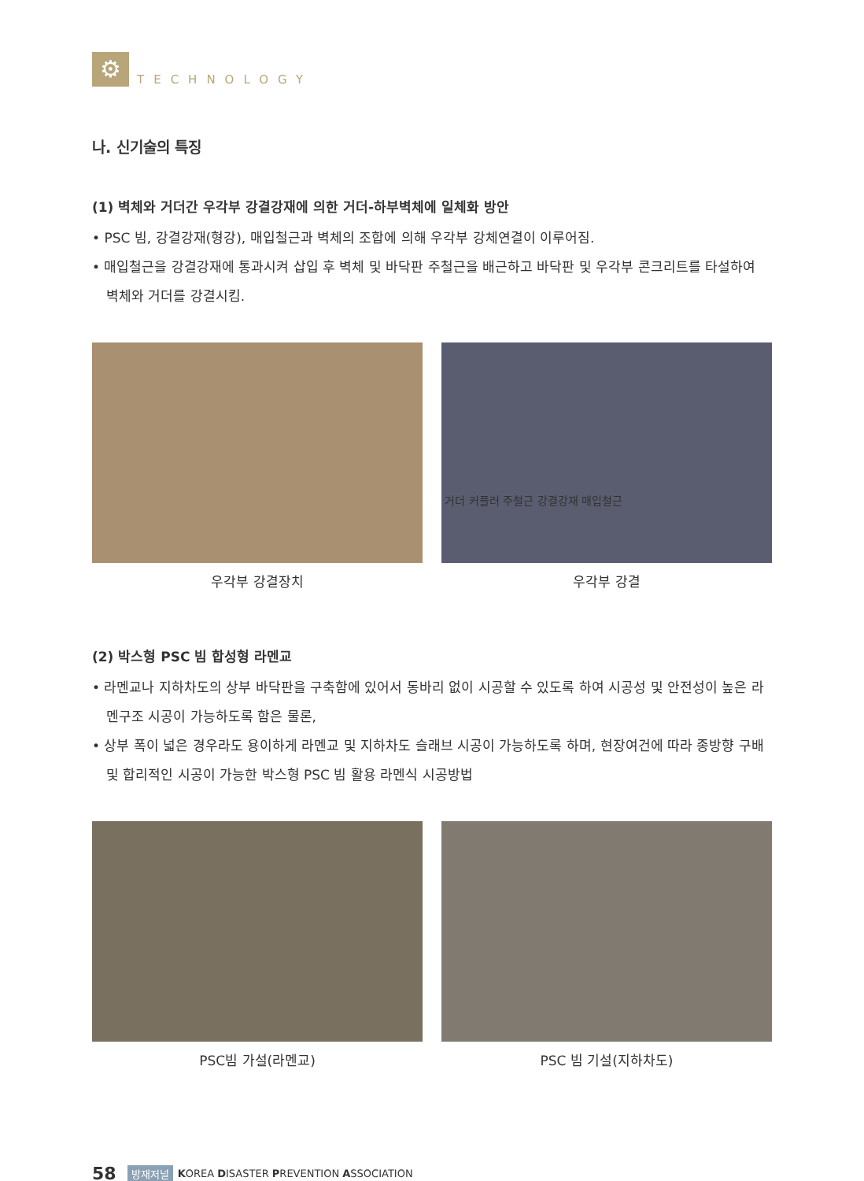⚙
TECHNOLOGY
나. 신기술의 특징
(1) 벽체와 거더간 우각부 강결강재에 의한 거더-하부벽체에 일체화 방안
• PSC 빔, 강결강재(형강), 매입철근과 벽체의 조합에 의해 우각부 강체연결이 이루어짐.
• 매입철근을 강결강재에 통과시켜 삽입 후 벽체 및 바닥판 주철근을 배근하고 바닥판 및 우각부 콘크리트를 타설하여 벽체와 거더를 강결시킴.
우각부 강결장치
거더 커플러 주철근 강결강재 매입철근
우각부 강결
(2) 박스형 PSC 빔 합성형 라멘교
• 라멘교나 지하차도의 상부 바닥판을 구축함에 있어서 동바리 없이 시공할 수 있도록 하여 시공성 및 안전성이 높은 라멘구조 시공이 가능하도록 함은 물론,
• 상부 폭이 넓은 경우라도 용이하게 라멘교 및 지하차도 슬래브 시공이 가능하도록 하며, 현장여건에 따라 종방향 구배 및 합리적인 시공이 가능한 박스형 PSC 빔 활용 라멘식 시공방법
PSC빔 가설(라멘교) PSC 빔 기설(지하차도)
58 방재저널 KOREA DISASTER PREVENTION ASSOCIATION